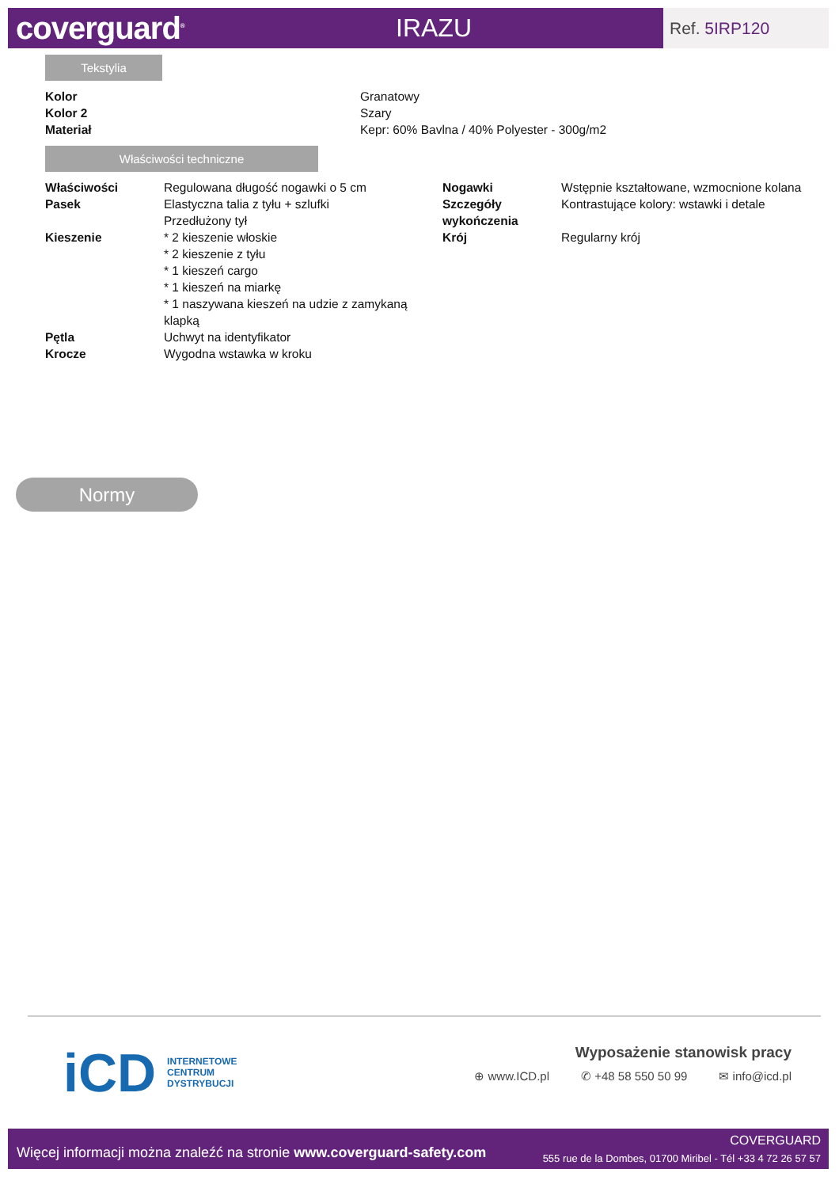coverguard<sup>®</sup>
IRAZU
Ref. 5IRP120
Tekstylia
| Kolor | Granatowy |
| Kolor 2 | Szary |
| Materiał | Kepr: 60% Bavlna / 40% Polyester - 300g/m2 |
Właściwości techniczne
| Właściwości | Regulowana długość nogawki o 5 cm |
| Pasek | Elastyczna talia z tyłu + szlufki Przedłużony tył |
| Kieszenie | * 2 kieszenie włoskie * 2 kieszenie z tyłu * 1 kieszeń cargo * 1 kieszeń na miarkę * 1 naszywana kieszeń na udzie z zamykaną klapką |
| Pętla | Uchwyt na identyfikator |
| Krocze | Wygodna wstawka w kroku |
| Nogawki | Wstępnie kształtowane, wzmocnione kolana |
| Szczegóły wykończenia | Kontrastujące kolory: wstawki i detale |
| Krój | Regularny krój |
Normy
iCD
INTERNETOWE
CENTRUM
DYSTRYBUCJI
Wyposażenie stanowisk pracy
⊕ www.ICD.pl ✆ +48 58 550 50 99 ✉ info@icd.pl
Więcej informacji można znaleźć na stronie www.coverguard-safety.com
COVERGUARD
555 rue de la Dombes, 01700 Miribel - Tél +33 4 72 26 57 57